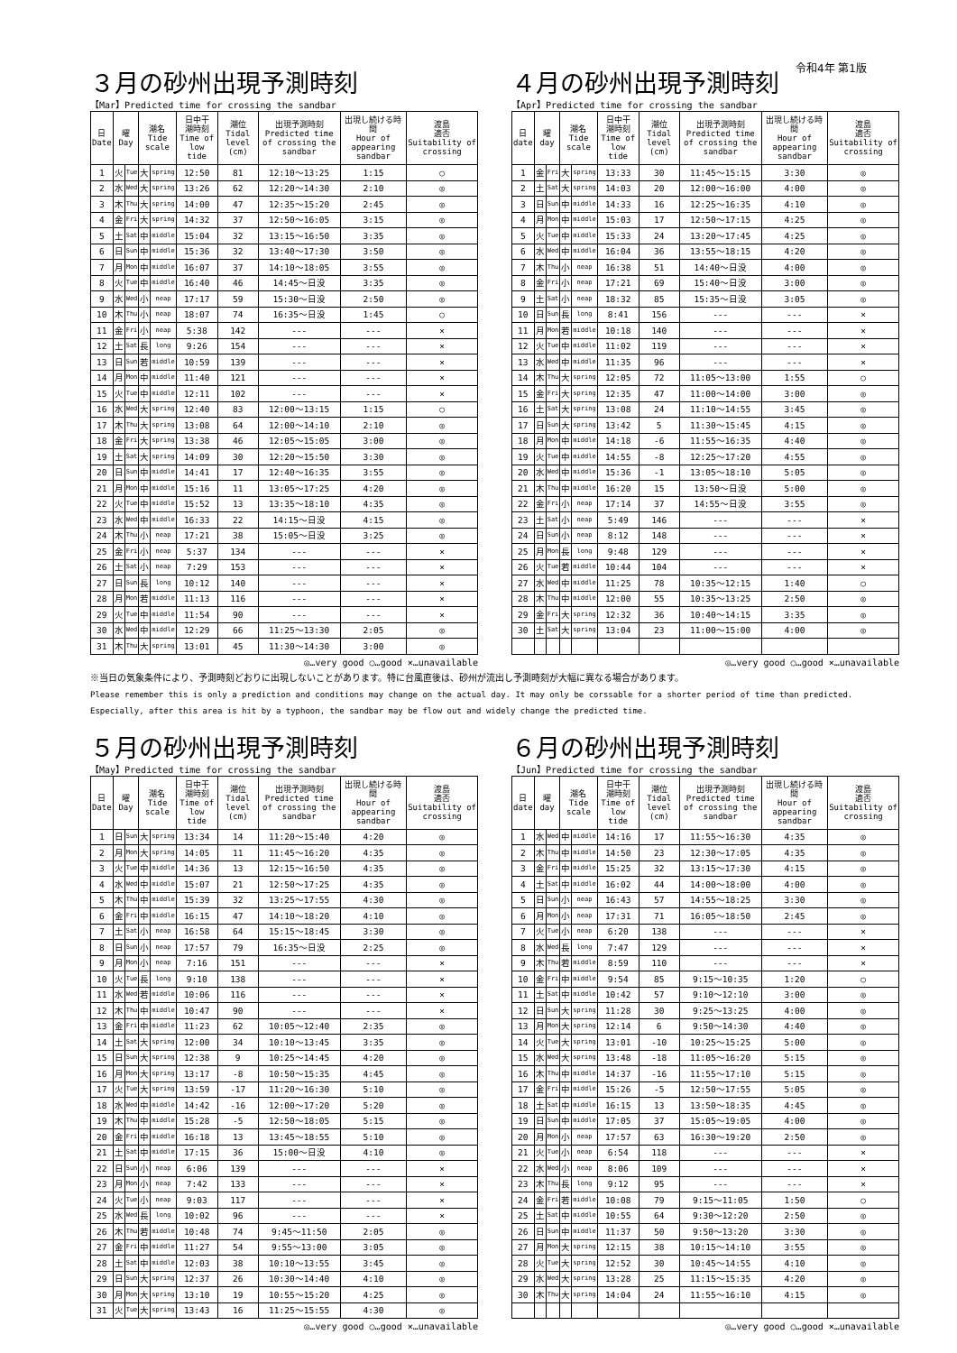令和4年 第1版
３月の砂州出現予測時刻
【Mar】Predicted time for crossing the sandbar
| 日 Date | 曜 Day | | 潮名 Tide scale | | 日中干 潮時刻 Time of low tide | 潮位 Tidal level (cm) | 出現予測時刻 Predicted time of crossing the sandbar | 出現し続ける時間 Hour of appearing sandbar | 渡島 適否 Suitability of crossing |
| --- | --- | --- | --- | --- | --- | --- | --- | --- | --- |
| 1 | 火 | Tue | 大 | spring | 12:50 | 81 | 12:10～13:25 | 1:15 | ○ |
| 2 | 水 | Wed | 大 | spring | 13:26 | 62 | 12:20～14:30 | 2:10 | ◎ |
| 3 | 木 | Thu | 大 | spring | 14:00 | 47 | 12:35～15:20 | 2:45 | ◎ |
| 4 | 金 | Fri | 大 | spring | 14:32 | 37 | 12:50～16:05 | 3:15 | ◎ |
| 5 | 土 | Sat | 中 | middle | 15:04 | 32 | 13:15～16:50 | 3:35 | ◎ |
| 6 | 日 | Sun | 中 | middle | 15:36 | 32 | 13:40～17:30 | 3:50 | ◎ |
| 7 | 月 | Mon | 中 | middle | 16:07 | 37 | 14:10～18:05 | 3:55 | ◎ |
| 8 | 火 | Tue | 中 | middle | 16:40 | 46 | 14:45～日没 | 3:35 | ◎ |
| 9 | 水 | Wed | 小 | neap | 17:17 | 59 | 15:30～日没 | 2:50 | ◎ |
| 10 | 木 | Thu | 小 | neap | 18:07 | 74 | 16:35～日没 | 1:45 | ○ |
| 11 | 金 | Fri | 小 | neap | 5:38 | 142 | --- | --- | × |
| 12 | 土 | Sat | 長 | long | 9:26 | 154 | --- | --- | × |
| 13 | 日 | Sun | 若 | middle | 10:59 | 139 | --- | --- | × |
| 14 | 月 | Mon | 中 | middle | 11:40 | 121 | --- | --- | × |
| 15 | 火 | Tue | 中 | middle | 12:11 | 102 | --- | --- | × |
| 16 | 水 | Wed | 大 | spring | 12:40 | 83 | 12:00～13:15 | 1:15 | ○ |
| 17 | 木 | Thu | 大 | spring | 13:08 | 64 | 12:00～14:10 | 2:10 | ◎ |
| 18 | 金 | Fri | 大 | spring | 13:38 | 46 | 12:05～15:05 | 3:00 | ◎ |
| 19 | 土 | Sat | 大 | spring | 14:09 | 30 | 12:20～15:50 | 3:30 | ◎ |
| 20 | 日 | Sun | 中 | middle | 14:41 | 17 | 12:40～16:35 | 3:55 | ◎ |
| 21 | 月 | Mon | 中 | middle | 15:16 | 11 | 13:05～17:25 | 4:20 | ◎ |
| 22 | 火 | Tue | 中 | middle | 15:52 | 13 | 13:35～18:10 | 4:35 | ◎ |
| 23 | 水 | Wed | 中 | middle | 16:33 | 22 | 14:15～日没 | 4:15 | ◎ |
| 24 | 木 | Thu | 小 | neap | 17:21 | 38 | 15:05～日没 | 3:25 | ◎ |
| 25 | 金 | Fri | 小 | neap | 5:37 | 134 | --- | --- | × |
| 26 | 土 | Sat | 小 | neap | 7:29 | 153 | --- | --- | × |
| 27 | 日 | Sun | 長 | long | 10:12 | 140 | --- | --- | × |
| 28 | 月 | Mon | 若 | middle | 11:13 | 116 | --- | --- | × |
| 29 | 火 | Tue | 中 | middle | 11:54 | 90 | --- | --- | × |
| 30 | 水 | Wed | 中 | middle | 12:29 | 66 | 11:25～13:30 | 2:05 | ◎ |
| 31 | 木 | Thu | 大 | spring | 13:01 | 45 | 11:30～14:30 | 3:00 | ◎ |
◎…very good ○…good ×…unavailable
４月の砂州出現予測時刻
【Apr】Predicted time for crossing the sandbar
| 日 date | 曜 day | | 潮名 Tide scale | | 日中干 潮時刻 Time of low tide | 潮位 Tidal level (cm) | 出現予測時刻 Predicted time of crossing the sandbar | 出現し続ける時間 Hour of appearing sandbar | 渡島 適否 Suitability of crossing |
| --- | --- | --- | --- | --- | --- | --- | --- | --- | --- |
| 1 | 金 | Fri | 大 | spring | 13:33 | 30 | 11:45～15:15 | 3:30 | ◎ |
| 2 | 土 | Sat | 大 | spring | 14:03 | 20 | 12:00～16:00 | 4:00 | ◎ |
| 3 | 日 | Sun | 中 | middle | 14:33 | 16 | 12:25～16:35 | 4:10 | ◎ |
| 4 | 月 | Mon | 中 | middle | 15:03 | 17 | 12:50～17:15 | 4:25 | ◎ |
| 5 | 火 | Tue | 中 | middle | 15:33 | 24 | 13:20～17:45 | 4:25 | ◎ |
| 6 | 水 | Wed | 中 | middle | 16:04 | 36 | 13:55～18:15 | 4:20 | ◎ |
| 7 | 木 | Thu | 小 | neap | 16:38 | 51 | 14:40～日没 | 4:00 | ◎ |
| 8 | 金 | Fri | 小 | neap | 17:21 | 69 | 15:40～日没 | 3:00 | ◎ |
| 9 | 土 | Sat | 小 | neap | 18:32 | 85 | 15:35～日没 | 3:05 | ◎ |
| 10 | 日 | Sun | 長 | long | 8:41 | 156 | --- | --- | × |
| 11 | 月 | Mon | 若 | middle | 10:18 | 140 | --- | --- | × |
| 12 | 火 | Tue | 中 | middle | 11:02 | 119 | --- | --- | × |
| 13 | 水 | Wed | 中 | middle | 11:35 | 96 | --- | --- | × |
| 14 | 木 | Thu | 大 | spring | 12:05 | 72 | 11:05～13:00 | 1:55 | ○ |
| 15 | 金 | Fri | 大 | spring | 12:35 | 47 | 11:00～14:00 | 3:00 | ◎ |
| 16 | 土 | Sat | 大 | spring | 13:08 | 24 | 11:10～14:55 | 3:45 | ◎ |
| 17 | 日 | Sun | 大 | spring | 13:42 | 5 | 11:30～15:45 | 4:15 | ◎ |
| 18 | 月 | Mon | 中 | middle | 14:18 | -6 | 11:55～16:35 | 4:40 | ◎ |
| 19 | 火 | Tue | 中 | middle | 14:55 | -8 | 12:25～17:20 | 4:55 | ◎ |
| 20 | 水 | Wed | 中 | middle | 15:36 | -1 | 13:05～18:10 | 5:05 | ◎ |
| 21 | 木 | Thu | 中 | middle | 16:20 | 15 | 13:50～日没 | 5:00 | ◎ |
| 22 | 金 | Fri | 小 | neap | 17:14 | 37 | 14:55～日没 | 3:55 | ◎ |
| 23 | 土 | Sat | 小 | neap | 5:49 | 146 | --- | --- | × |
| 24 | 日 | Sun | 小 | neap | 8:12 | 148 | --- | --- | × |
| 25 | 月 | Mon | 長 | long | 9:48 | 129 | --- | --- | × |
| 26 | 火 | Tue | 若 | middle | 10:44 | 104 | --- | --- | × |
| 27 | 水 | Wed | 中 | middle | 11:25 | 78 | 10:35～12:15 | 1:40 | ○ |
| 28 | 木 | Thu | 中 | middle | 12:00 | 55 | 10:35～13:25 | 2:50 | ◎ |
| 29 | 金 | Fri | 大 | spring | 12:32 | 36 | 10:40～14:15 | 3:35 | ◎ |
| 30 | 土 | Sat | 大 | spring | 13:04 | 23 | 11:00～15:00 | 4:00 | ◎ |
◎…very good ○…good ×…unavailable
※当日の気象条件により、予測時刻どおりに出現しないことがあります。特に台風直後は、砂州が流出し予測時刻が大幅に異なる場合があります。
Please remember this is only a prediction and conditions may change on the actual day. It may only be corssable for a shorter period of time than predicted.
Especially, after this area is hit by a typhoon, the sandbar may be flow out and widely change the predicted time.
５月の砂州出現予測時刻
【May】Predicted time for crossing the sandbar
| 日 Date | 曜 Day | | 潮名 Tide scale | | 日中干 潮時刻 Time of low tide | 潮位 Tidal level (cm) | 出現予測時刻 Predicted time of crossing the sandbar | 出現し続ける時間 Hour of appearing sandbar | 渡島 適否 Suitability of crossing |
| --- | --- | --- | --- | --- | --- | --- | --- | --- | --- |
| 1 | 日 | Sun | 大 | spring | 13:34 | 14 | 11:20～15:40 | 4:20 | ◎ |
| 2 | 月 | Mon | 大 | spring | 14:05 | 11 | 11:45～16:20 | 4:35 | ◎ |
| 3 | 火 | Tue | 中 | middle | 14:36 | 13 | 12:15～16:50 | 4:35 | ◎ |
| 4 | 水 | Wed | 中 | middle | 15:07 | 21 | 12:50～17:25 | 4:35 | ◎ |
| 5 | 木 | Thu | 中 | middle | 15:39 | 32 | 13:25～17:55 | 4:30 | ◎ |
| 6 | 金 | Fri | 中 | middle | 16:15 | 47 | 14:10～18:20 | 4:10 | ◎ |
| 7 | 土 | Sat | 小 | neap | 16:58 | 64 | 15:15～18:45 | 3:30 | ◎ |
| 8 | 日 | Sun | 小 | neap | 17:57 | 79 | 16:35～日没 | 2:25 | ◎ |
| 9 | 月 | Mon | 小 | neap | 7:16 | 151 | --- | --- | × |
| 10 | 火 | Tue | 長 | long | 9:10 | 138 | --- | --- | × |
| 11 | 水 | Wed | 若 | middle | 10:06 | 116 | --- | --- | × |
| 12 | 木 | Thu | 中 | middle | 10:47 | 90 | --- | --- | × |
| 13 | 金 | Fri | 中 | middle | 11:23 | 62 | 10:05～12:40 | 2:35 | ◎ |
| 14 | 土 | Sat | 大 | spring | 12:00 | 34 | 10:10～13:45 | 3:35 | ◎ |
| 15 | 日 | Sun | 大 | spring | 12:38 | 9 | 10:25～14:45 | 4:20 | ◎ |
| 16 | 月 | Mon | 大 | spring | 13:17 | -8 | 10:50～15:35 | 4:45 | ◎ |
| 17 | 火 | Tue | 大 | spring | 13:59 | -17 | 11:20～16:30 | 5:10 | ◎ |
| 18 | 水 | Wed | 中 | middle | 14:42 | -16 | 12:00～17:20 | 5:20 | ◎ |
| 19 | 木 | Thu | 中 | middle | 15:28 | -5 | 12:50～18:05 | 5:15 | ◎ |
| 20 | 金 | Fri | 中 | middle | 16:18 | 13 | 13:45～18:55 | 5:10 | ◎ |
| 21 | 土 | Sat | 中 | middle | 17:15 | 36 | 15:00～日没 | 4:10 | ◎ |
| 22 | 日 | Sun | 小 | neap | 6:06 | 139 | --- | --- | × |
| 23 | 月 | Mon | 小 | neap | 7:42 | 133 | --- | --- | × |
| 24 | 火 | Tue | 小 | neap | 9:03 | 117 | --- | --- | × |
| 25 | 水 | Wed | 長 | long | 10:02 | 96 | --- | --- | × |
| 26 | 木 | Thu | 若 | middle | 10:48 | 74 | 9:45～11:50 | 2:05 | ◎ |
| 27 | 金 | Fri | 中 | middle | 11:27 | 54 | 9:55～13:00 | 3:05 | ◎ |
| 28 | 土 | Sat | 中 | middle | 12:03 | 38 | 10:10～13:55 | 3:45 | ◎ |
| 29 | 日 | Sun | 大 | spring | 12:37 | 26 | 10:30～14:40 | 4:10 | ◎ |
| 30 | 月 | Mon | 大 | spring | 13:10 | 19 | 10:55～15:20 | 4:25 | ◎ |
| 31 | 火 | Tue | 大 | spring | 13:43 | 16 | 11:25～15:55 | 4:30 | ◎ |
◎…very good ○…good ×…unavailable
６月の砂州出現予測時刻
【Jun】Predicted time for crossing the sandbar
| 日 date | 曜 day | | 潮名 Tide scale | | 日中干 潮時刻 Time of low tide | 潮位 Tidal level (cm) | 出現予測時刻 Predicted time of crossing the sandbar | 出現し続ける時間 Hour of appearing sandbar | 渡島 適否 Suitability of crossing |
| --- | --- | --- | --- | --- | --- | --- | --- | --- | --- |
| 1 | 水 | Wed | 中 | middle | 14:16 | 17 | 11:55～16:30 | 4:35 | ◎ |
| 2 | 木 | Thu | 中 | middle | 14:50 | 23 | 12:30～17:05 | 4:35 | ◎ |
| 3 | 金 | Fri | 中 | middle | 15:25 | 32 | 13:15～17:30 | 4:15 | ◎ |
| 4 | 土 | Sat | 中 | middle | 16:02 | 44 | 14:00～18:00 | 4:00 | ◎ |
| 5 | 日 | Sun | 小 | neap | 16:43 | 57 | 14:55～18:25 | 3:30 | ◎ |
| 6 | 月 | Mon | 小 | neap | 17:31 | 71 | 16:05～18:50 | 2:45 | ◎ |
| 7 | 火 | Tue | 小 | neap | 6:20 | 138 | --- | --- | × |
| 8 | 水 | Wed | 長 | long | 7:47 | 129 | --- | --- | × |
| 9 | 木 | Thu | 若 | middle | 8:59 | 110 | --- | --- | × |
| 10 | 金 | Fri | 中 | middle | 9:54 | 85 | 9:15～10:35 | 1:20 | ○ |
| 11 | 土 | Sat | 中 | middle | 10:42 | 57 | 9:10～12:10 | 3:00 | ◎ |
| 12 | 日 | Sun | 大 | spring | 11:28 | 30 | 9:25～13:25 | 4:00 | ◎ |
| 13 | 月 | Mon | 大 | spring | 12:14 | 6 | 9:50～14:30 | 4:40 | ◎ |
| 14 | 火 | Tue | 大 | spring | 13:01 | -10 | 10:25～15:25 | 5:00 | ◎ |
| 15 | 水 | Wed | 大 | spring | 13:48 | -18 | 11:05～16:20 | 5:15 | ◎ |
| 16 | 木 | Thu | 中 | middle | 14:37 | -16 | 11:55～17:10 | 5:15 | ◎ |
| 17 | 金 | Fri | 中 | middle | 15:26 | -5 | 12:50～17:55 | 5:05 | ◎ |
| 18 | 土 | Sat | 中 | middle | 16:15 | 13 | 13:50～18:35 | 4:45 | ◎ |
| 19 | 日 | Sun | 中 | middle | 17:05 | 37 | 15:05～19:05 | 4:00 | ◎ |
| 20 | 月 | Mon | 小 | neap | 17:57 | 63 | 16:30～19:20 | 2:50 | ◎ |
| 21 | 火 | Tue | 小 | neap | 6:54 | 118 | --- | --- | × |
| 22 | 水 | Wed | 小 | neap | 8:06 | 109 | --- | --- | × |
| 23 | 木 | Thu | 長 | long | 9:12 | 95 | --- | --- | × |
| 24 | 金 | Fri | 若 | middle | 10:08 | 79 | 9:15～11:05 | 1:50 | ○ |
| 25 | 土 | Sat | 中 | middle | 10:55 | 64 | 9:30～12:20 | 2:50 | ◎ |
| 26 | 日 | Sun | 中 | middle | 11:37 | 50 | 9:50～13:20 | 3:30 | ◎ |
| 27 | 月 | Mon | 大 | spring | 12:15 | 38 | 10:15～14:10 | 3:55 | ◎ |
| 28 | 火 | Tue | 大 | spring | 12:52 | 30 | 10:45～14:55 | 4:10 | ◎ |
| 29 | 水 | Wed | 大 | spring | 13:28 | 25 | 11:15～15:35 | 4:20 | ◎ |
| 30 | 木 | Thu | 大 | spring | 14:04 | 24 | 11:55～16:10 | 4:15 | ◎ |
◎…very good ○…good ×…unavailable